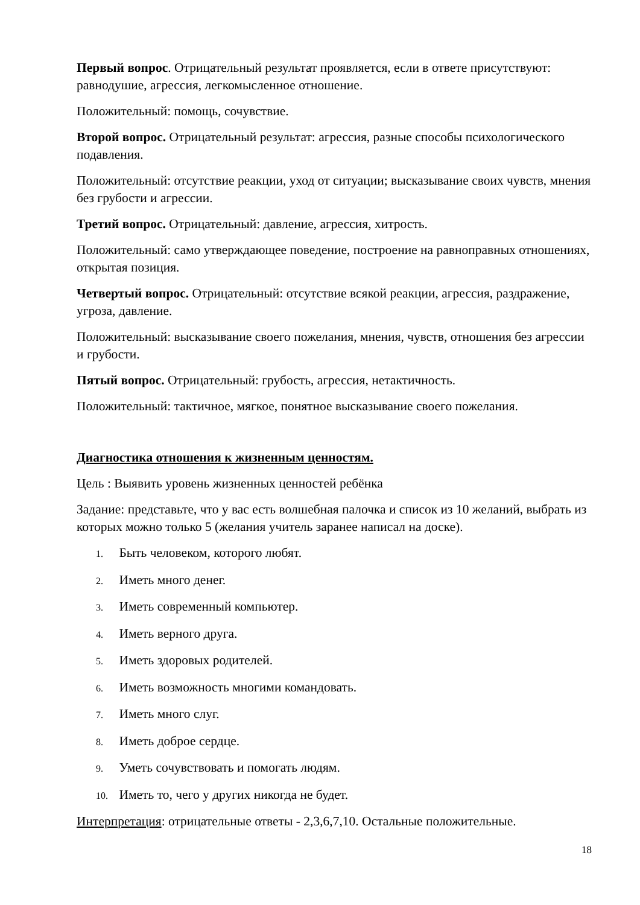Первый вопрос. Отрицательный результат проявляется, если в ответе присутствуют: равнодушие, агрессия, легкомысленное отношение.
Положительный: помощь, сочувствие.
Второй вопрос. Отрицательный результат: агрессия, разные способы психологического подавления.
Положительный: отсутствие реакции, уход от ситуации; высказывание своих чувств, мнения без грубости и агрессии.
Третий вопрос. Отрицательный: давление, агрессия, хитрость.
Положительный: само утверждающее поведение, построение на равноправных отношениях, открытая позиция.
Четвертый вопрос. Отрицательный: отсутствие всякой реакции, агрессия, раздражение, угроза, давление.
Положительный: высказывание своего пожелания, мнения, чувств, отношения без агрессии и грубости.
Пятый вопрос. Отрицательный: грубость, агрессия, нетактичность.
Положительный: тактичное, мягкое, понятное высказывание своего пожелания.
Диагностика отношения к жизненным ценностям.
Цель : Выявить уровень жизненных ценностей ребёнка
Задание: представьте, что у вас есть волшебная палочка и список из 10 желаний, выбрать из которых можно только 5 (желания учитель заранее написал на доске).
1. Быть человеком, которого любят.
2. Иметь много денег.
3. Иметь современный компьютер.
4. Иметь верного друга.
5. Иметь здоровых родителей.
6. Иметь возможность многими командовать.
7. Иметь много слуг.
8. Иметь доброе сердце.
9. Уметь сочувствовать и помогать людям.
10. Иметь то, чего у других никогда не будет.
Интерпретация: отрицательные ответы - 2,3,6,7,10. Остальные положительные.
18